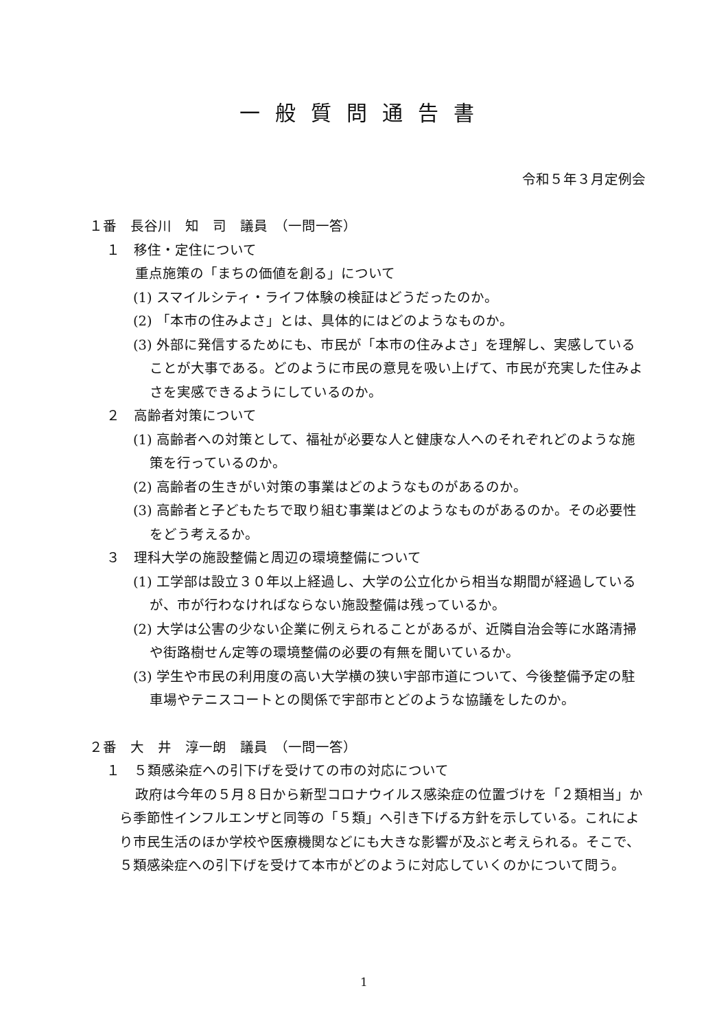一般質問通告書
令和５年３月定例会
１番　長谷川　知　司　議員　（一問一答）
１　移住・定住について
重点施策の「まちの価値を創る」について
(1) スマイルシティ・ライフ体験の検証はどうだったのか。
(2) 「本市の住みよさ」とは、具体的にはどのようなものか。
(3) 外部に発信するためにも、市民が「本市の住みよさ」を理解し、実感していることが大事である。どのように市民の意見を吸い上げて、市民が充実した住みよさを実感できるようにしているのか。
２　高齢者対策について
(1) 高齢者への対策として、福祉が必要な人と健康な人へのそれぞれどのような施策を行っているのか。
(2) 高齢者の生きがい対策の事業はどのようなものがあるのか。
(3) 高齢者と子どもたちで取り組む事業はどのようなものがあるのか。その必要性をどう考えるか。
３　理科大学の施設整備と周辺の環境整備について
(1) 工学部は設立３０年以上経過し、大学の公立化から相当な期間が経過しているが、市が行わなければならない施設整備は残っているか。
(2) 大学は公害の少ない企業に例えられることがあるが、近隣自治会等に水路清掃や街路樹せん定等の環境整備の必要の有無を聞いているか。
(3) 学生や市民の利用度の高い大学横の狭い宇部市道について、今後整備予定の駐車場やテニスコートとの関係で宇部市とどのような協議をしたのか。
２番　大　井　淳一朗　議員　（一問一答）
１　５類感染症への引下げを受けての市の対応について
政府は今年の５月８日から新型コロナウイルス感染症の位置づけを「２類相当」から季節性インフルエンザと同等の「５類」へ引き下げる方針を示している。これにより市民生活のほか学校や医療機関などにも大きな影響が及ぶと考えられる。そこで、５類感染症への引下げを受けて本市がどのように対応していくのかについて問う。
1